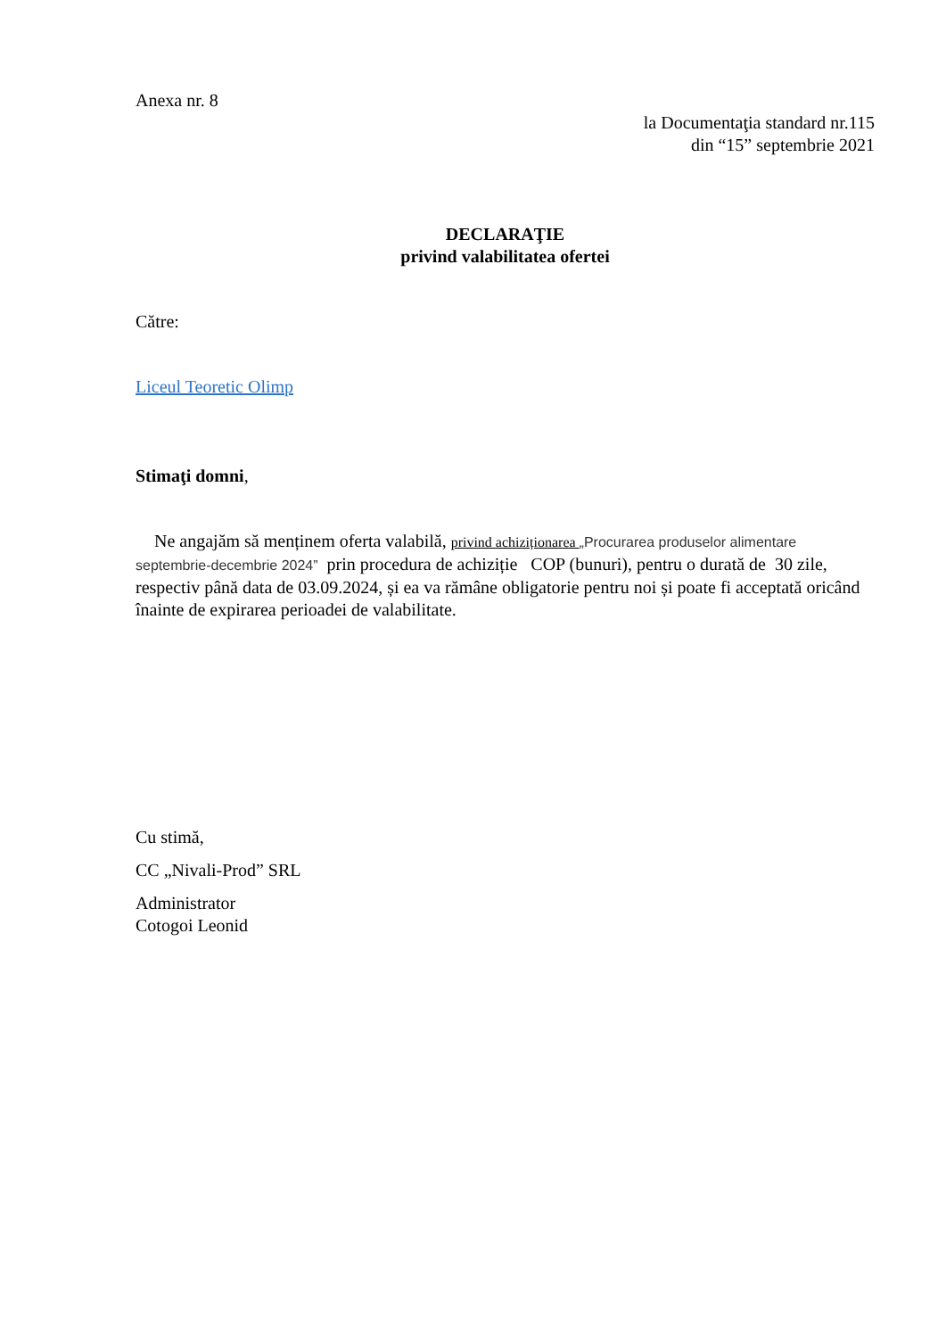Anexa nr. 8
la Documentaţia standard nr.115
din “15” septembrie 2021
DECLARAŢIE
privind valabilitatea ofertei
Către:
Liceul Teoretic Olimp
Stimaţi domni,
Ne angajăm să menținem oferta valabilă, privind achiziționarea „Procurarea produselor alimentare septembrie-decembrie 2024” prin procedura de achiziție COP (bunuri), pentru o durată de 30 zile, respectiv până data de 03.09.2024, și ea va rămâne obligatorie pentru noi și poate fi acceptată oricând înainte de expirarea perioadei de valabilitate.
Cu stimă,
CC „Nivali-Prod” SRL
Administrator
Cotogoi Leonid